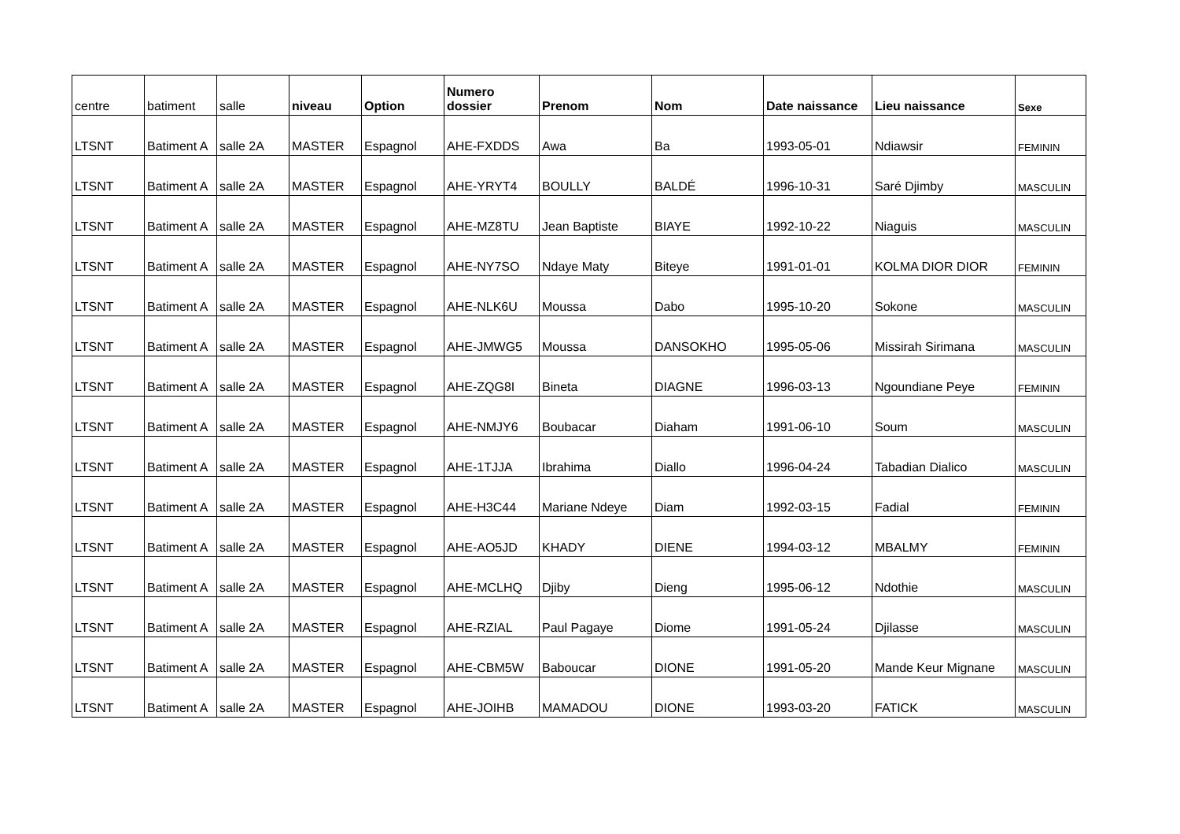| centre | batiment | salle | niveau | Option | Numero dossier | Prenom | Nom | Date naissance | Lieu naissance | Sexe |
| --- | --- | --- | --- | --- | --- | --- | --- | --- | --- | --- |
| LTSNT | Batiment A | salle 2A | MASTER | Espagnol | AHE-FXDDS | Awa | Ba | 1993-05-01 | Ndiawsir | FEMININ |
| LTSNT | Batiment A | salle 2A | MASTER | Espagnol | AHE-YRYT4 | BOULLY | BALDÉ | 1996-10-31 | Saré Djimby | MASCULIN |
| LTSNT | Batiment A | salle 2A | MASTER | Espagnol | AHE-MZ8TU | Jean Baptiste | BIAYE | 1992-10-22 | Niaguis | MASCULIN |
| LTSNT | Batiment A | salle 2A | MASTER | Espagnol | AHE-NY7SO | Ndaye Maty | Biteye | 1991-01-01 | KOLMA DIOR DIOR | FEMININ |
| LTSNT | Batiment A | salle 2A | MASTER | Espagnol | AHE-NLK6U | Moussa | Dabo | 1995-10-20 | Sokone | MASCULIN |
| LTSNT | Batiment A | salle 2A | MASTER | Espagnol | AHE-JMWG5 | Moussa | DANSOKHO | 1995-05-06 | Missirah Sirimana | MASCULIN |
| LTSNT | Batiment A | salle 2A | MASTER | Espagnol | AHE-ZQG8I | Bineta | DIAGNE | 1996-03-13 | Ngoundiane Peye | FEMININ |
| LTSNT | Batiment A | salle 2A | MASTER | Espagnol | AHE-NMJY6 | Boubacar | Diaham | 1991-06-10 | Soum | MASCULIN |
| LTSNT | Batiment A | salle 2A | MASTER | Espagnol | AHE-1TJJA | Ibrahima | Diallo | 1996-04-24 | Tabadian Dialico | MASCULIN |
| LTSNT | Batiment A | salle 2A | MASTER | Espagnol | AHE-H3C44 | Mariane Ndeye | Diam | 1992-03-15 | Fadial | FEMININ |
| LTSNT | Batiment A | salle 2A | MASTER | Espagnol | AHE-AO5JD | KHADY | DIENE | 1994-03-12 | MBALMY | FEMININ |
| LTSNT | Batiment A | salle 2A | MASTER | Espagnol | AHE-MCLHQ | Djiby | Dieng | 1995-06-12 | Ndothie | MASCULIN |
| LTSNT | Batiment A | salle 2A | MASTER | Espagnol | AHE-RZIAL | Paul Pagaye | Diome | 1991-05-24 | Djilasse | MASCULIN |
| LTSNT | Batiment A | salle 2A | MASTER | Espagnol | AHE-CBM5W | Baboucar | DIONE | 1991-05-20 | Mande Keur Mignane | MASCULIN |
| LTSNT | Batiment A | salle 2A | MASTER | Espagnol | AHE-JOIHB | MAMADOU | DIONE | 1993-03-20 | FATICK | MASCULIN |